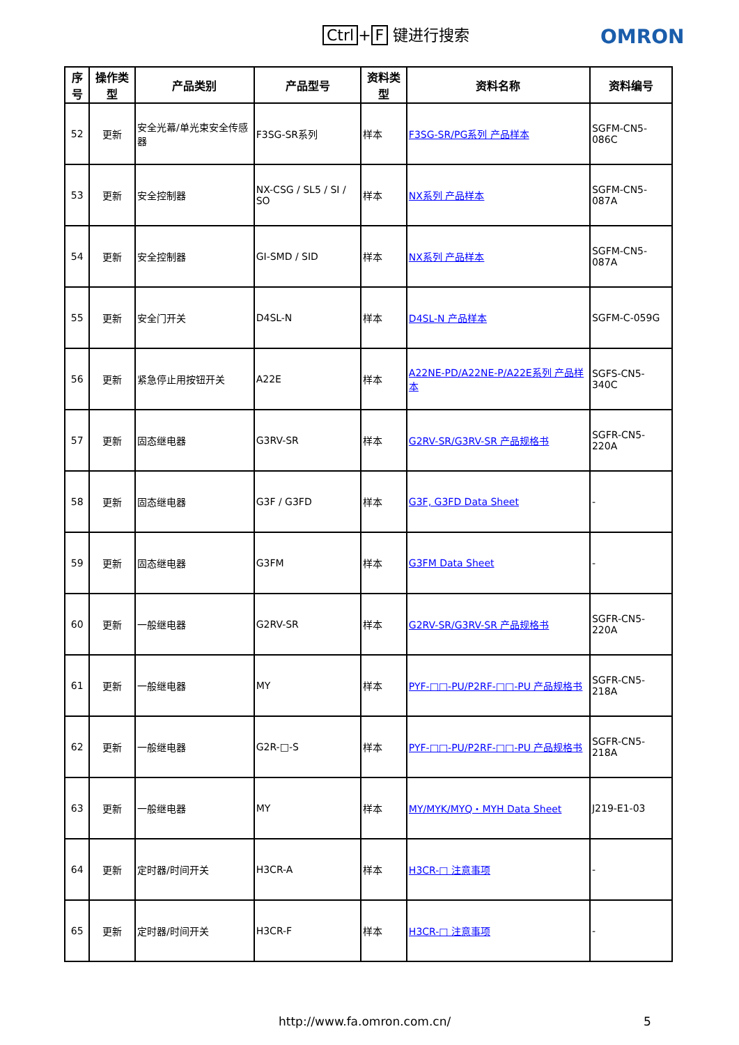Ctrl + F 键进行搜索 OMRON
| 序号 | 操作类型 | 产品类别 | 产品型号 | 资料类型 | 资料名称 | 资料编号 |
| --- | --- | --- | --- | --- | --- | --- |
| 52 | 更新 | 安全光幕/单光束安全传感器 | F3SG-SR系列 | 样本 | F3SG-SR/PG系列 产品样本 | SGFM-CN5-086C |
| 53 | 更新 | 安全控制器 | NX-CSG / SL5 / SI / SO | 样本 | NX系列 产品样本 | SGFM-CN5-087A |
| 54 | 更新 | 安全控制器 | GI-SMD / SID | 样本 | NX系列 产品样本 | SGFM-CN5-087A |
| 55 | 更新 | 安全门开关 | D4SL-N | 样本 | D4SL-N 产品样本 | SGFM-C-059G |
| 56 | 更新 | 紧急停止用按钮开关 | A22E | 样本 | A22NE-PD/A22NE-P/A22E系列 产品样本 | SGFS-CN5-340C |
| 57 | 更新 | 固态继电器 | G3RV-SR | 样本 | G2RV-SR/G3RV-SR 产品规格书 | SGFR-CN5-220A |
| 58 | 更新 | 固态继电器 | G3F / G3FD | 样本 | G3F, G3FD Data Sheet | - |
| 59 | 更新 | 固态继电器 | G3FM | 样本 | G3FM Data Sheet | - |
| 60 | 更新 | 一般继电器 | G2RV-SR | 样本 | G2RV-SR/G3RV-SR 产品规格书 | SGFR-CN5-220A |
| 61 | 更新 | 一般继电器 | MY | 样本 | PYF-□□-PU/P2RF-□□-PU 产品规格书 | SGFR-CN5-218A |
| 62 | 更新 | 一般继电器 | G2R-□-S | 样本 | PYF-□□-PU/P2RF-□□-PU 产品规格书 | SGFR-CN5-218A |
| 63 | 更新 | 一般继电器 | MY | 样本 | MY/MYK/MYQ・MYH Data Sheet | J219-E1-03 |
| 64 | 更新 | 定时器/时间开关 | H3CR-A | 样本 | H3CR-□ 注意事项 | - |
| 65 | 更新 | 定时器/时间开关 | H3CR-F | 样本 | H3CR-□ 注意事项 | - |
http://www.fa.omron.com.cn/ 5